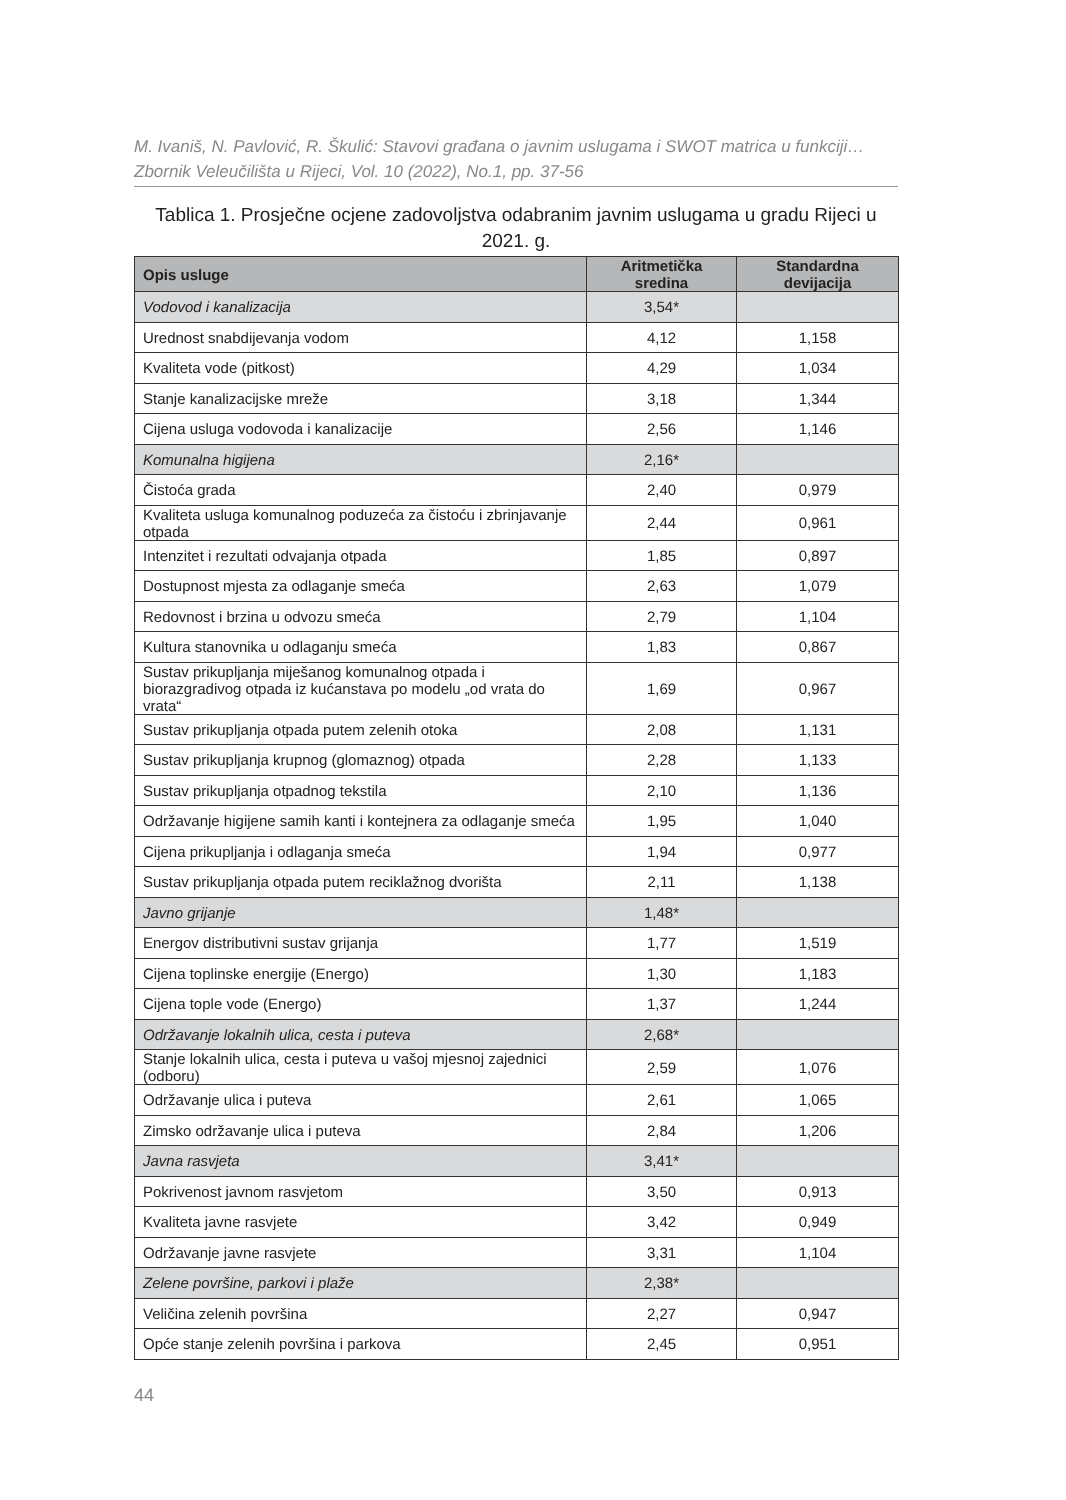M. Ivaniš, N. Pavlović, R. Škulić: Stavovi građana o javnim uslugama i SWOT matrica u funkciji…
Zbornik Veleučilišta u Rijeci, Vol. 10 (2022), No.1, pp. 37-56
Tablica 1. Prosječne ocjene zadovoljstva odabranim javnim uslugama u gradu Rijeci u 2021. g.
| Opis usluge | Aritmetička sredina | Standardna devijacija |
| --- | --- | --- |
| Vodovod i kanalizacija | 3,54* | |
| Urednost snabdijevanja vodom | 4,12 | 1,158 |
| Kvaliteta vode (pitkost) | 4,29 | 1,034 |
| Stanje kanalizacijske mreže | 3,18 | 1,344 |
| Cijena usluga vodovoda i kanalizacije | 2,56 | 1,146 |
| Komunalna higijena | 2,16* | |
| Čistoća grada | 2,40 | 0,979 |
| Kvaliteta usluga komunalnog poduzeća za čistoću i zbrinjavanje otpada | 2,44 | 0,961 |
| Intenzitet i rezultati odvajanja otpada | 1,85 | 0,897 |
| Dostupnost mjesta za odlaganje smeća | 2,63 | 1,079 |
| Redovnost i brzina u odvozu smeća | 2,79 | 1,104 |
| Kultura stanovnika u odlaganju smeća | 1,83 | 0,867 |
| Sustav prikupljanja miješanog komunalnog otpada i biorazgradivog otpada iz kućanstava po modelu „od vrata do vrata“ | 1,69 | 0,967 |
| Sustav prikupljanja otpada putem zelenih otoka | 2,08 | 1,131 |
| Sustav prikupljanja krupnog (glomaznog) otpada | 2,28 | 1,133 |
| Sustav prikupljanja otpadnog tekstila | 2,10 | 1,136 |
| Održavanje higijene samih kanti i kontejnera za odlaganje smeća | 1,95 | 1,040 |
| Cijena prikupljanja i odlaganja smeća | 1,94 | 0,977 |
| Sustav prikupljanja otpada putem reciklažnog dvorišta | 2,11 | 1,138 |
| Javno grijanje | 1,48* | |
| Energov distributivni sustav grijanja | 1,77 | 1,519 |
| Cijena toplinske energije (Energo) | 1,30 | 1,183 |
| Cijena tople vode (Energo) | 1,37 | 1,244 |
| Održavanje lokalnih ulica, cesta i puteva | 2,68* | |
| Stanje lokalnih ulica, cesta i puteva u vašoj mjesnoj zajednici (odboru) | 2,59 | 1,076 |
| Održavanje ulica i puteva | 2,61 | 1,065 |
| Zimsko održavanje ulica i puteva | 2,84 | 1,206 |
| Javna rasvjeta | 3,41* | |
| Pokrivenost javnom rasvjetom | 3,50 | 0,913 |
| Kvaliteta javne rasvjete | 3,42 | 0,949 |
| Održavanje javne rasvjete | 3,31 | 1,104 |
| Zelene površine, parkovi i plaže | 2,38* | |
| Veličina zelenih površina | 2,27 | 0,947 |
| Opće stanje zelenih površina i parkova | 2,45 | 0,951 |
44